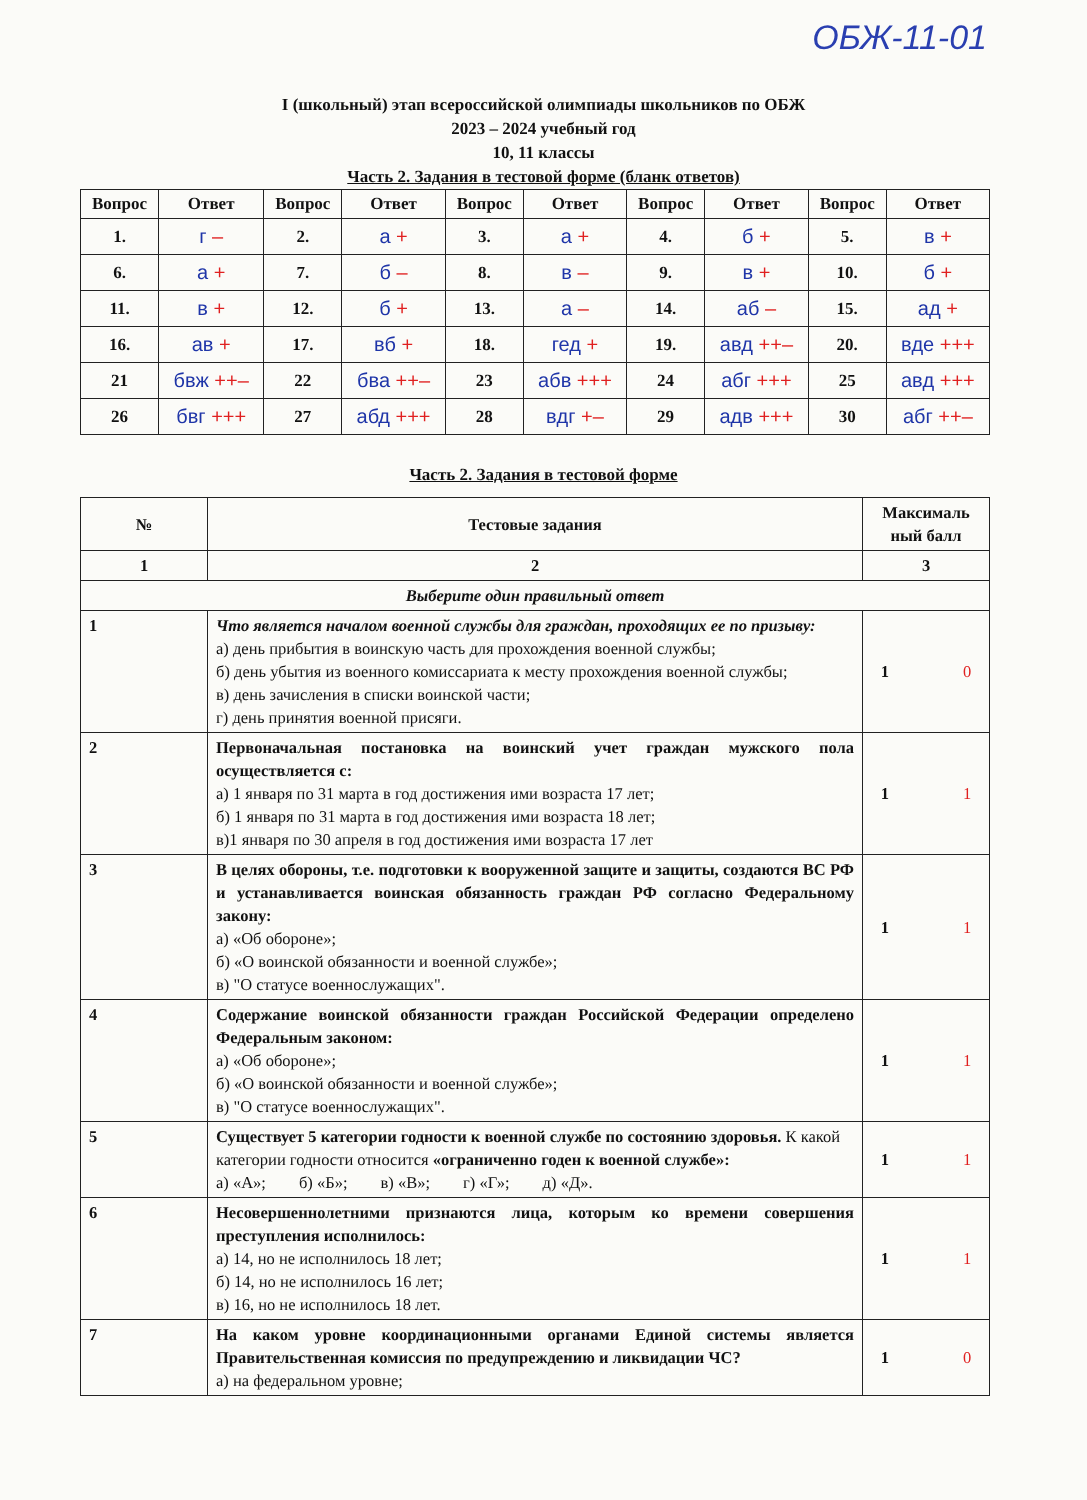ОБЖ-11-01
I (школьный) этап всероссийской олимпиады школьников по ОБЖ
2023 – 2024 учебный год
10, 11 классы
Часть 2. Задания в тестовой форме (бланк ответов)
| Вопрос | Ответ | Вопрос | Ответ | Вопрос | Ответ | Вопрос | Ответ | Вопрос | Ответ |
| --- | --- | --- | --- | --- | --- | --- | --- | --- | --- |
| 1. | г – | 2. | а + | 3. | а + | 4. | б + | 5. | в + |
| 6. | а + | 7. | б – | 8. | в – | 9. | в + | 10. | б + |
| 11. | в + | 12. | б + | 13. | а – | 14. | аб – | 15. | ад + |
| 16. | ав + | 17. | вб + | 18. | гед + | 19. | авд ++– | 20. | вде +++ |
| 21 | бвж ++– | 22 | бва ++– | 23 | абв +++ | 24 | абг +++ | 25 | авд +++ |
| 26 | бвг +++ | 27 | абд +++ | 28 | вдг +– | 29 | адв +++ | 30 | абг ++– |
Часть 2. Задания в тестовой форме
| № | Тестовые задания | Максималь ный балл |
| 1 | 2 | 3 |
| Выберите один правильный ответ | | |
| 1 | Что является началом военной службы для граждан, проходящих ее по призыву: а) день прибытия в воинскую часть для прохождения военной службы; б) день убытия из военного комиссариата к месту прохождения военной службы; в) день зачисления в списки воинской части; г) день принятия военной присяги. | 1 0 |
| 2 | Первоначальная постановка на воинский учет граждан мужского пола осуществляется с: а) 1 января по 31 марта в год достижения ими возраста 17 лет; б) 1 января по 31 марта в год достижения ими возраста 18 лет; в)1 января по 30 апреля в год достижения ими возраста 17 лет | 1 1 |
| 3 | В целях обороны, т.е. подготовки к вооруженной защите и защиты, создаются ВС РФ и устанавливается воинская обязанность граждан РФ согласно Федеральному закону: а) «Об обороне»; б) «О воинской обязанности и военной службе»; в) "О статусе военнослужащих". | 1 1 |
| 4 | Содержание воинской обязанности граждан Российской Федерации определено Федеральным законом: а) «Об обороне»; б) «О воинской обязанности и военной службе»; в) "О статусе военнослужащих". | 1 1 |
| 5 | Существует 5 категории годности к военной службе по состоянию здоровья. К какой категории годности относится «ограниченно годен к военной службе»: а) «А»; б) «Б»; в) «В»; г) «Г»; д) «Д». | 1 1 |
| 6 | Несовершеннолетними признаются лица, которым ко времени совершения преступления исполнилось: а) 14, но не исполнилось 18 лет; б) 14, но не исполнилось 16 лет; в) 16, но не исполнилось 18 лет. | 1 1 |
| 7 | На каком уровне координационными органами Единой системы является Правительственная комиссия по предупреждению и ликвидации ЧС? а) на федеральном уровне; | 1 0 |